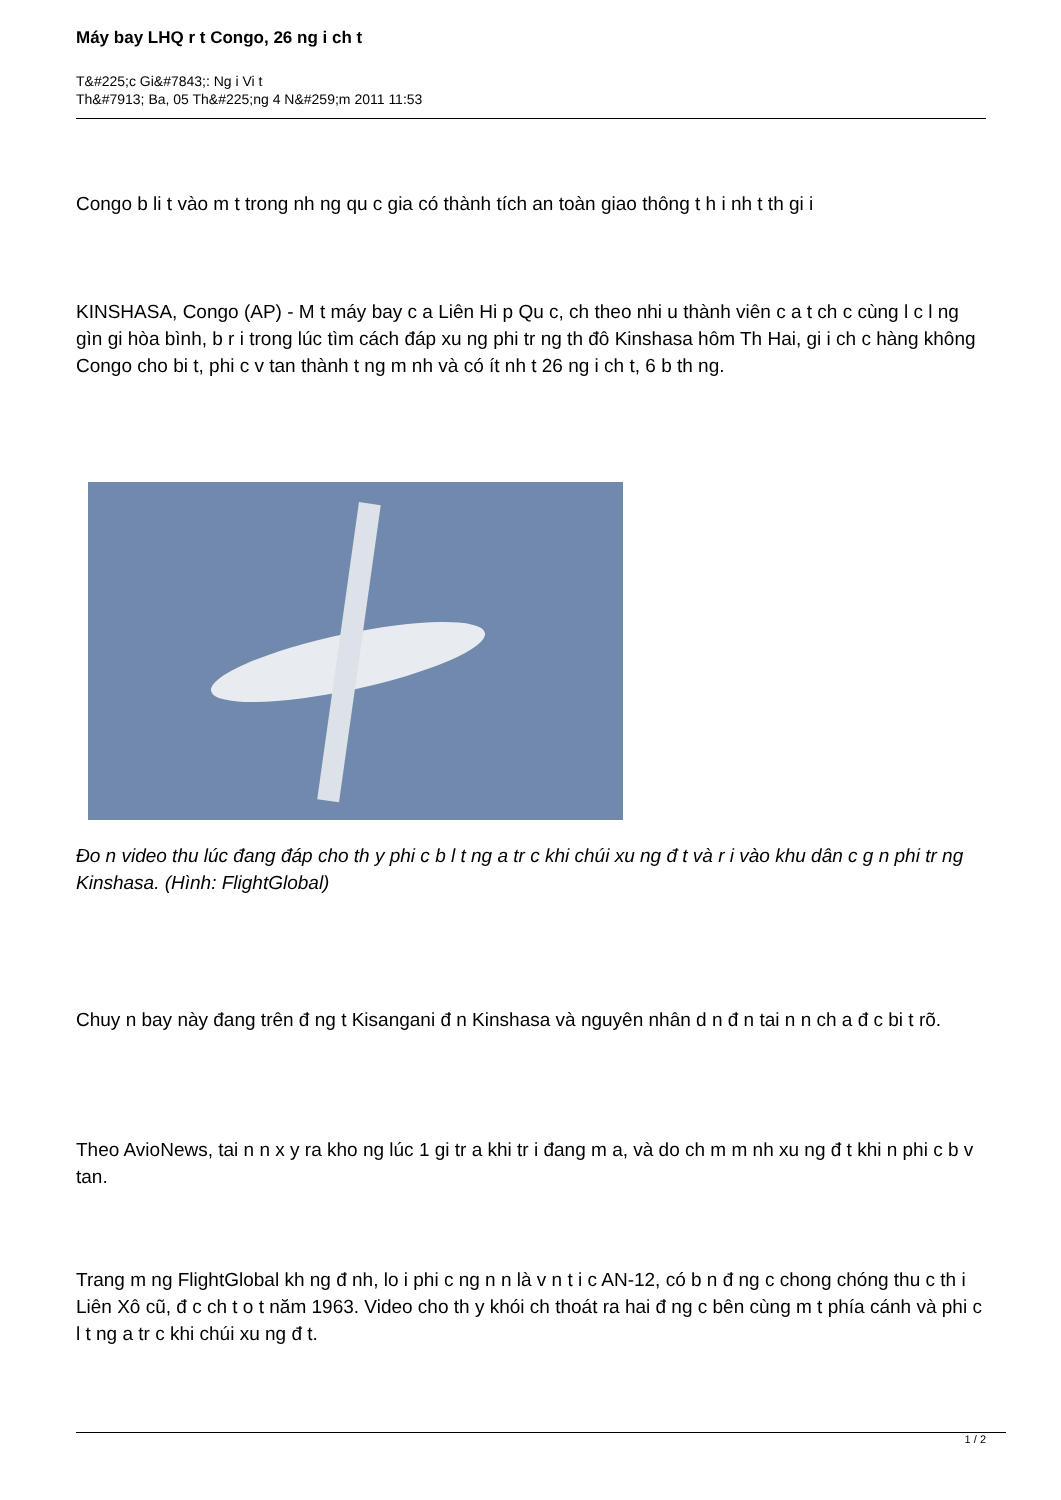Máy bay LHQ r t Congo, 26 ng i ch t
T&#225;c Gi&#7843;: Ng i Vi t
Th&#7913; Ba, 05 Th&#225;ng 4 N&#259;m 2011 11:53
Congo b li t vào m t trong nh ng qu c gia có thành tích an toàn giao thông t h i nh t th gi i
KINSHASA, Congo (AP) - M t máy bay c a Liên Hi p Qu c, ch theo nhi u thành viên c a t ch c cùng l c l ng gìn gi hòa bình, b r i trong lúc tìm cách đáp xu ng phi tr ng th đô Kinshasa hôm Th Hai, gi i ch c hàng không Congo cho bi t, phi c v tan thành t ng m nh và có ít nh t 26 ng i ch t, 6 b th ng.
Đo n video thu lúc đang đáp cho th y phi c b l t ng a tr c khi chúi xu ng đ t và r i vào khu dân c g n phi tr ng Kinshasa. (Hình: FlightGlobal)
Chuy n bay này đang trên đ ng t Kisangani đ n Kinshasa và nguyên nhân d n đ n tai n n ch a đ c bi t rõ.
Theo AvioNews, tai n n x y ra kho ng lúc 1 gi tr a khi tr i đang m a, và do ch m m nh xu ng đ t khi n phi c b v tan.
Trang m ng FlightGlobal kh ng đ nh, lo i phi c ng n n là v n t i c AN-12, có b n đ ng c chong chóng thu c th i Liên Xô cũ, đ c ch t o t năm 1963. Video cho th y khói ch thoát ra hai đ ng c bên cùng m t phía cánh và phi c l t ng a tr c khi chúi xu ng đ t.
1 / 2